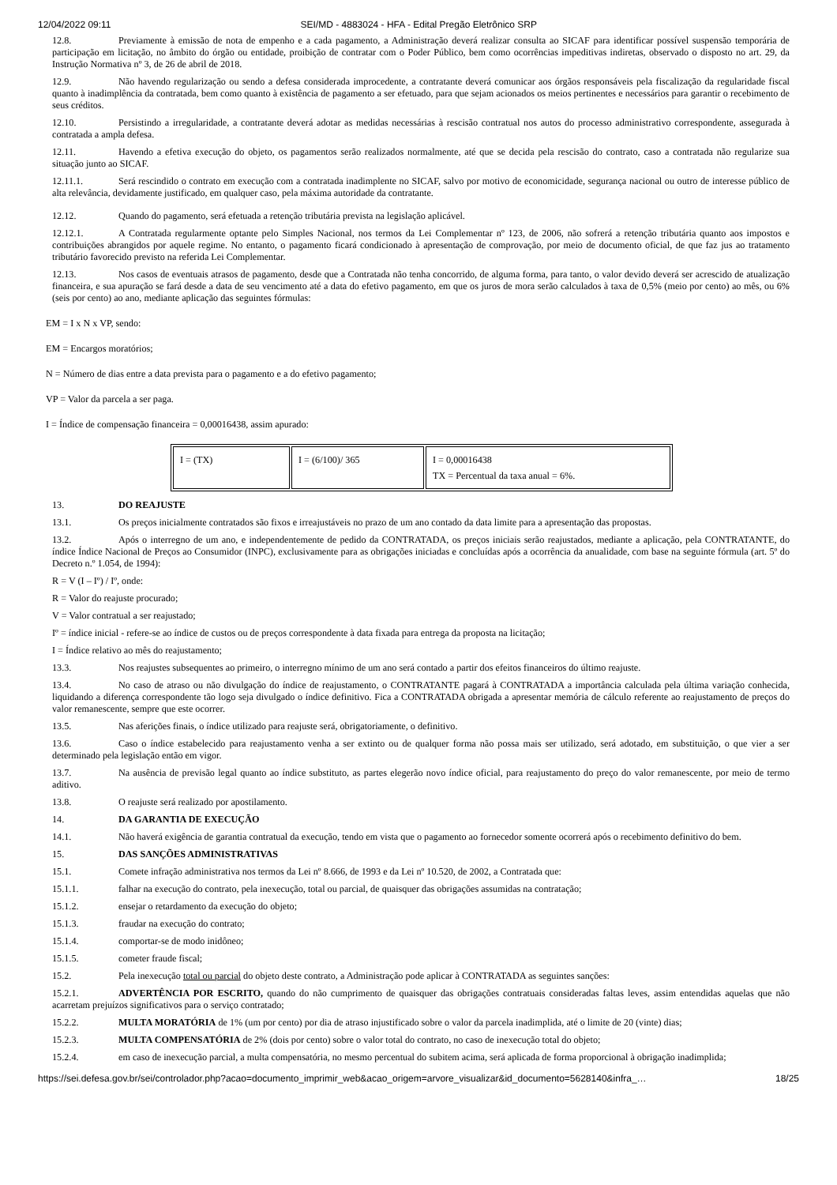12/04/2022 09:11 SEI/MD - 4883024 - HFA - Edital Pregão Eletrônico SRP
12.8. Previamente à emissão de nota de empenho e a cada pagamento, a Administração deverá realizar consulta ao SICAF para identificar possível suspensão temporária de participação em licitação, no âmbito do órgão ou entidade, proibição de contratar com o Poder Público, bem como ocorrências impeditivas indiretas, observado o disposto no art. 29, da Instrução Normativa nº 3, de 26 de abril de 2018.
12.9. Não havendo regularização ou sendo a defesa considerada improcedente, a contratante deverá comunicar aos órgãos responsáveis pela fiscalização da regularidade fiscal quanto à inadimplência da contratada, bem como quanto à existência de pagamento a ser efetuado, para que sejam acionados os meios pertinentes e necessários para garantir o recebimento de seus créditos.
12.10. Persistindo a irregularidade, a contratante deverá adotar as medidas necessárias à rescisão contratual nos autos do processo administrativo correspondente, assegurada à contratada a ampla defesa.
12.11. Havendo a efetiva execução do objeto, os pagamentos serão realizados normalmente, até que se decida pela rescisão do contrato, caso a contratada não regularize sua situação junto ao SICAF.
12.11.1. Será rescindido o contrato em execução com a contratada inadimplente no SICAF, salvo por motivo de economicidade, segurança nacional ou outro de interesse público de alta relevância, devidamente justificado, em qualquer caso, pela máxima autoridade da contratante.
12.12. Quando do pagamento, será efetuada a retenção tributária prevista na legislação aplicável.
12.12.1. A Contratada regularmente optante pelo Simples Nacional, nos termos da Lei Complementar nº 123, de 2006, não sofrerá a retenção tributária quanto aos impostos e contribuições abrangidos por aquele regime. No entanto, o pagamento ficará condicionado à apresentação de comprovação, por meio de documento oficial, de que faz jus ao tratamento tributário favorecido previsto na referida Lei Complementar.
12.13. Nos casos de eventuais atrasos de pagamento, desde que a Contratada não tenha concorrido, de alguma forma, para tanto, o valor devido deverá ser acrescido de atualização financeira, e sua apuração se fará desde a data de seu vencimento até a data do efetivo pagamento, em que os juros de mora serão calculados à taxa de 0,5% (meio por cento) ao mês, ou 6% (seis por cento) ao ano, mediante aplicação das seguintes fórmulas:
EM = I x N x VP, sendo:
EM = Encargos moratórios;
N = Número de dias entre a data prevista para o pagamento e a do efetivo pagamento;
VP = Valor da parcela a ser paga.
I = Índice de compensação financeira = 0,00016438, assim apurado:
| I = (TX) | I = (6/100)/ 365 | I = 0,00016438 TX = Percentual da taxa anual = 6%. |
13. DO REAJUSTE
13.1. Os preços inicialmente contratados são fixos e irreajustáveis no prazo de um ano contado da data limite para a apresentação das propostas.
13.2. Após o interregno de um ano, e independentemente de pedido da CONTRATADA, os preços iniciais serão reajustados, mediante a aplicação, pela CONTRATANTE, do índice Índice Nacional de Preços ao Consumidor (INPC), exclusivamente para as obrigações iniciadas e concluídas após a ocorrência da anualidade, com base na seguinte fórmula (art. 5º do Decreto n.º 1.054, de 1994):
R = V (I – Iº) / Iº, onde:
R = Valor do reajuste procurado;
V = Valor contratual a ser reajustado;
Iº = índice inicial - refere-se ao índice de custos ou de preços correspondente à data fixada para entrega da proposta na licitação;
I = Índice relativo ao mês do reajustamento;
13.3. Nos reajustes subsequentes ao primeiro, o interregno mínimo de um ano será contado a partir dos efeitos financeiros do último reajuste.
13.4. No caso de atraso ou não divulgação do índice de reajustamento, o CONTRATANTE pagará à CONTRATADA a importância calculada pela última variação conhecida, liquidando a diferença correspondente tão logo seja divulgado o índice definitivo. Fica a CONTRATADA obrigada a apresentar memória de cálculo referente ao reajustamento de preços do valor remanescente, sempre que este ocorrer.
13.5. Nas aferições finais, o índice utilizado para reajuste será, obrigatoriamente, o definitivo.
13.6. Caso o índice estabelecido para reajustamento venha a ser extinto ou de qualquer forma não possa mais ser utilizado, será adotado, em substituição, o que vier a ser determinado pela legislação então em vigor.
13.7. Na ausência de previsão legal quanto ao índice substituto, as partes elegerão novo índice oficial, para reajustamento do preço do valor remanescente, por meio de termo aditivo.
13.8. O reajuste será realizado por apostilamento.
14. DA GARANTIA DE EXECUÇÃO
14.1. Não haverá exigência de garantia contratual da execução, tendo em vista que o pagamento ao fornecedor somente ocorrerá após o recebimento definitivo do bem.
15. DAS SANÇÕES ADMINISTRATIVAS
15.1. Comete infração administrativa nos termos da Lei nº 8.666, de 1993 e da Lei nº 10.520, de 2002, a Contratada que:
15.1.1. falhar na execução do contrato, pela inexecução, total ou parcial, de quaisquer das obrigações assumidas na contratação;
15.1.2. ensejar o retardamento da execução do objeto;
15.1.3. fraudar na execução do contrato;
15.1.4. comportar-se de modo inidôneo;
15.1.5. cometer fraude fiscal;
15.2. Pela inexecução total ou parcial do objeto deste contrato, a Administração pode aplicar à CONTRATADA as seguintes sanções:
15.2.1. ADVERTÊNCIA POR ESCRITO, quando do não cumprimento de quaisquer das obrigações contratuais consideradas faltas leves, assim entendidas aquelas que não acarretam prejuízos significativos para o serviço contratado;
15.2.2. MULTA MORATÓRIA de 1% (um por cento) por dia de atraso injustificado sobre o valor da parcela inadimplida, até o limite de 20 (vinte) dias;
15.2.3. MULTA COMPENSATÓRIA de 2% (dois por cento) sobre o valor total do contrato, no caso de inexecução total do objeto;
15.2.4. em caso de inexecução parcial, a multa compensatória, no mesmo percentual do subitem acima, será aplicada de forma proporcional à obrigação inadimplida;
https://sei.defesa.gov.br/sei/controlador.php?acao=documento_imprimir_web&acao_origem=arvore_visualizar&id_documento=5628140&infra_… 18/25